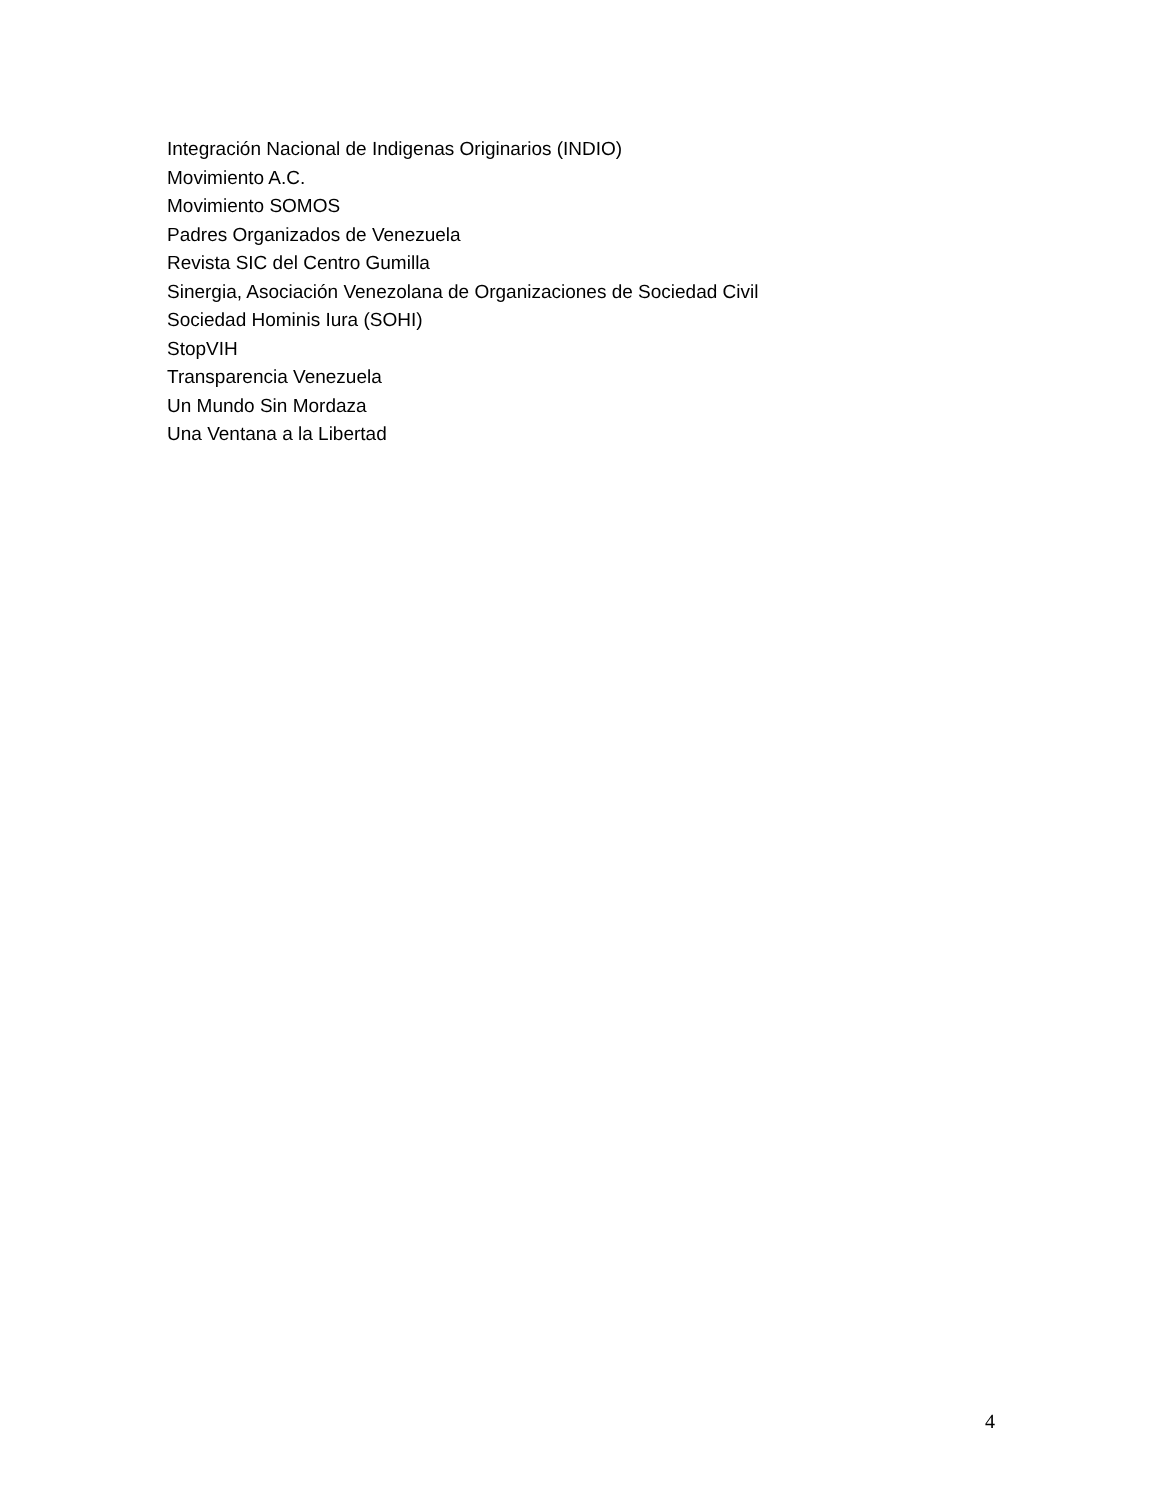Integración Nacional de Indigenas Originarios (INDIO)
Movimiento A.C.
Movimiento SOMOS
Padres Organizados de Venezuela
Revista SIC del Centro Gumilla
Sinergia, Asociación Venezolana de Organizaciones de Sociedad Civil
Sociedad Hominis Iura (SOHI)
StopVIH
Transparencia Venezuela
Un Mundo Sin Mordaza
Una Ventana a la Libertad
4